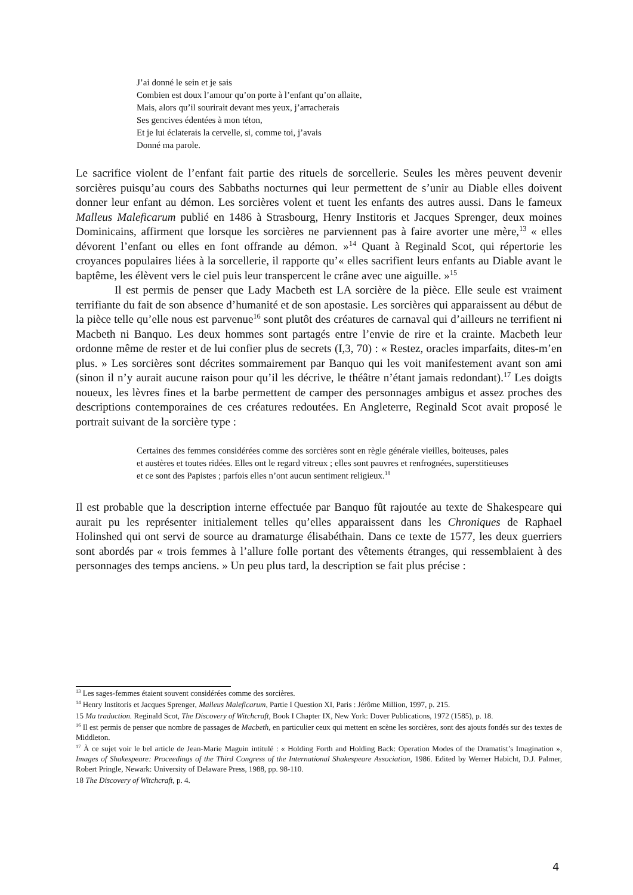J’ai donné le sein et je sais
Combien est doux l’amour qu’on porte à l’enfant qu’on allaite,
Mais, alors qu’il sourirait devant mes yeux, j’arracherais
Ses gencives édentées à mon téton,
Et je lui éclaterais la cervelle, si, comme toi, j’avais
Donné ma parole.
Le sacrifice violent de l’enfant fait partie des rituels de sorcellerie. Seules les mères peuvent devenir sorcières puisqu’au cours des Sabbaths nocturnes qui leur permettent de s’unir au Diable elles doivent donner leur enfant au démon. Les sorcières volent et tuent les enfants des autres aussi. Dans le fameux Malleus Maleficarum publié en 1486 à Strasbourg, Henry Institoris et Jacques Sprenger, deux moines Dominicains, affirment que lorsque les sorcières ne parviennent pas à faire avorter une mère,<sup>13</sup> « elles dévorent l’enfant ou elles en font offrande au démon. »<sup>14</sup> Quant à Reginald Scot, qui répertorie les croyances populaires liées à la sorcellerie, il rapporte qu’« elles sacrifient leurs enfants au Diable avant le baptême, les élèvent vers le ciel puis leur transpercent le crâne avec une aiguille. »<sup>15</sup>
Il est permis de penser que Lady Macbeth est LA sorcière de la pièce. Elle seule est vraiment terrifiante du fait de son absence d’humanité et de son apostasie. Les sorcières qui apparaissent au début de la pièce telle qu’elle nous est parvenue<sup>16</sup> sont plutôt des créatures de carnaval qui d’ailleurs ne terrifient ni Macbeth ni Banquo. Les deux hommes sont partagés entre l’envie de rire et la crainte. Macbeth leur ordonne même de rester et de lui confier plus de secrets (I,3, 70) : « Restez, oracles imparfaits, dites-m’en plus. » Les sorcières sont décrites sommairement par Banquo qui les voit manifestement avant son ami (sinon il n’y aurait aucune raison pour qu’il les décrive, le théâtre n’étant jamais redondant).<sup>17</sup> Les doigts noueux, les lèvres fines et la barbe permettent de camper des personnages ambigus et assez proches des descriptions contemporaines de ces créatures redoutées. En Angleterre, Reginald Scot avait proposé le portrait suivant de la sorcière type :
Certaines des femmes considérées comme des sorcières sont en règle générale vieilles, boiteuses, pales et austères et toutes ridées. Elles ont le regard vitreux ; elles sont pauvres et renfrognées, superstitieuses et ce sont des Papistes ; parfois elles n’ont aucun sentiment religieux.<sup>18</sup>
Il est probable que la description interne effectuée par Banquo fût rajoutée au texte de Shakespeare qui aurait pu les représenter initialement telles qu’elles apparaissent dans les Chroniques de Raphael Holinshed qui ont servi de source au dramaturge élisabéthain. Dans ce texte de 1577, les deux guerriers sont abordés par « trois femmes à l’allure folle portant des vêtements étranges, qui ressemblaient à des personnages des temps anciens. » Un peu plus tard, la description se fait plus précise :
<sup>13</sup> Les sages-femmes étaient souvent considérées comme des sorcières.
<sup>14</sup> Henry Institoris et Jacques Sprenger, Malleus Maleficarum, Partie I Question XI, Paris : Jérôme Million, 1997, p. 215.
15 Ma traduction. Reginald Scot, The Discovery of Witchcraft, Book I Chapter IX, New York: Dover Publications, 1972 (1585), p. 18.
<sup>16</sup> Il est permis de penser que nombre de passages de Macbeth, en particulier ceux qui mettent en scène les sorcières, sont des ajouts fondés sur des textes de Middleton.
<sup>17</sup> À ce sujet voir le bel article de Jean-Marie Maguin intitulé : « Holding Forth and Holding Back: Operation Modes of the Dramatist’s Imagination », Images of Shakespeare: Proceedings of the Third Congress of the International Shakespeare Association, 1986. Edited by Werner Habicht, D.J. Palmer, Robert Pringle, Newark: University of Delaware Press, 1988, pp. 98-110.
18 The Discovery of Witchcraft, p. 4.
4